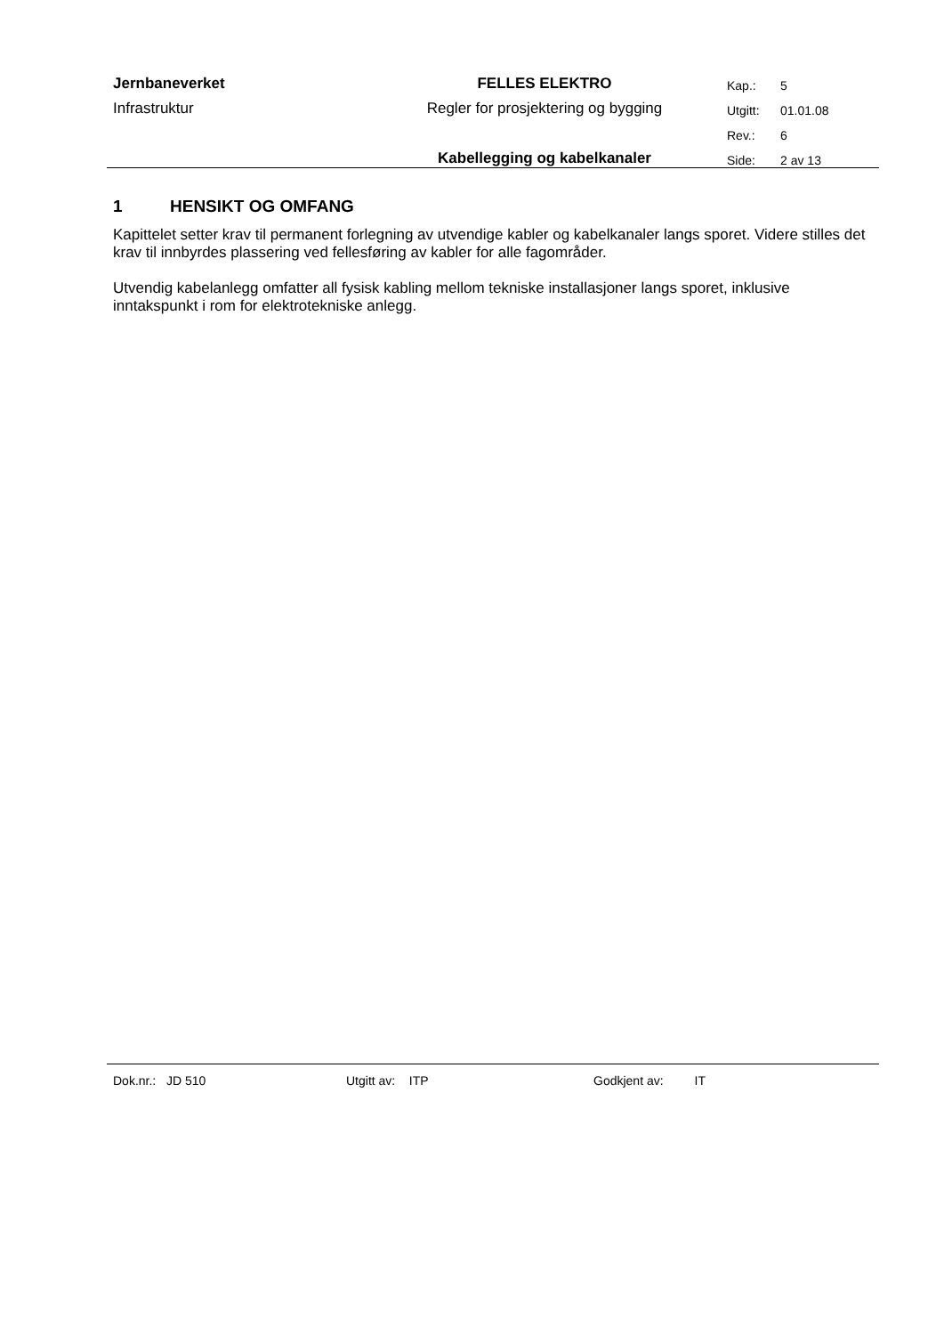| Jernbaneverket | FELLES ELEKTRO | Kap.: | 5 |
| Infrastruktur | Regler for prosjektering og bygging | Utgitt: | 01.01.08 |
| | | Rev.: | 6 |
| | Kabellegging og kabelkanaler | Side: | 2 av 13 |
1 HENSIKT OG OMFANG
Kapittelet setter krav til permanent forlegning av utvendige kabler og kabelkanaler langs sporet. Videre stilles det krav til innbyrdes plassering ved fellesføring av kabler for alle fagområder.
Utvendig kabelanlegg omfatter all fysisk kabling mellom tekniske installasjoner langs sporet, inklusive inntakspunkt i rom for elektrotekniske anlegg.
Dok.nr.: JD 510 Utgitt av: ITP Godkjent av: IT